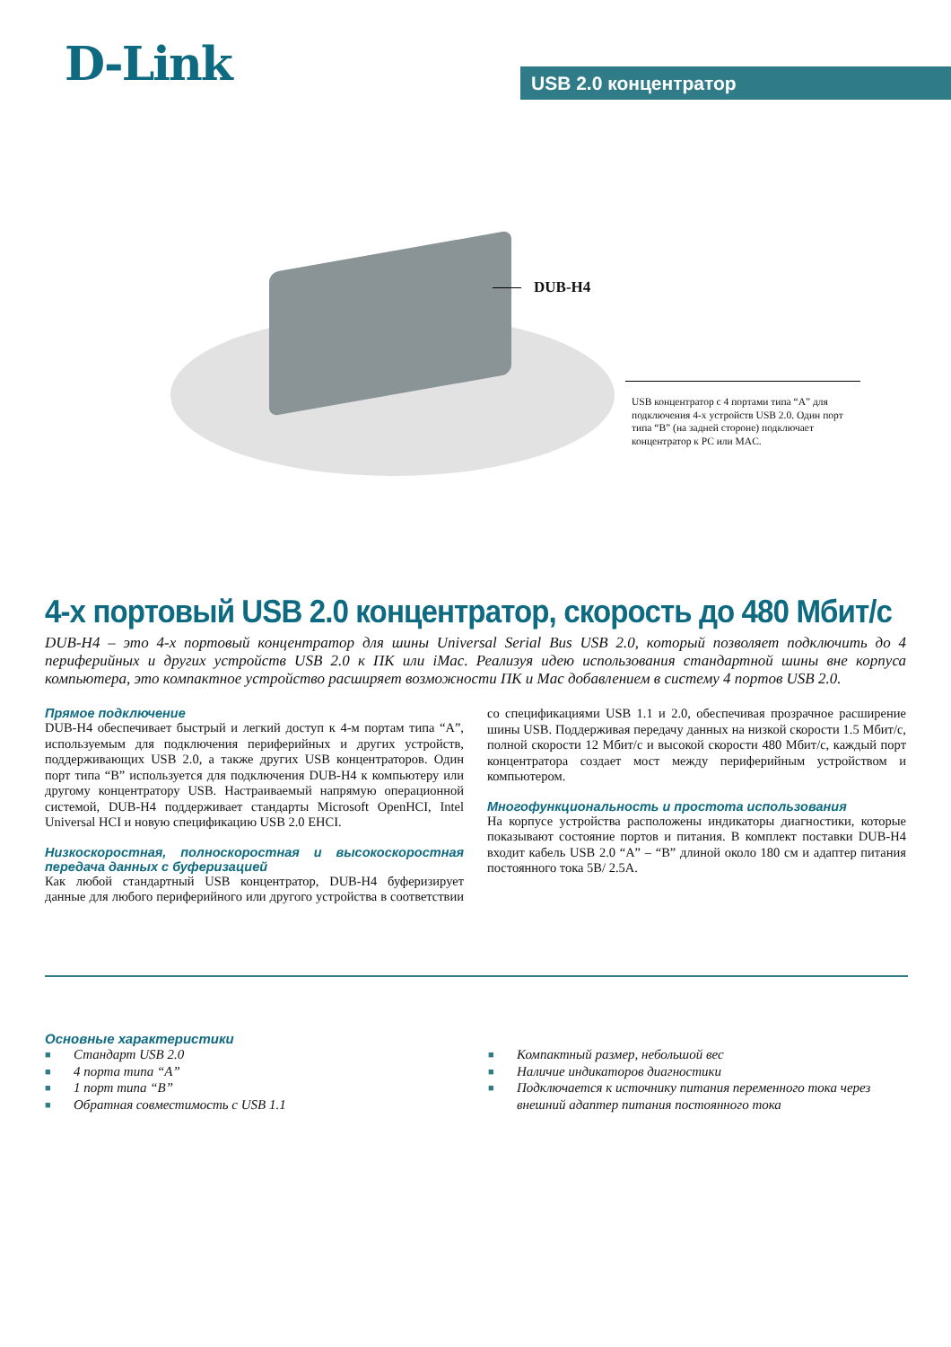D-Link USB 2.0 концентратор
DUB-H4
USB концентратор с 4 портами типа “A” для подключения 4-х устройств USB 2.0. Один порт типа “B” (на задней стороне) подключает концентратор к PC или MAC.
4-х портовый USB 2.0 концентратор, скорость до 480 Мбит/с
DUB-H4 – это 4-х портовый концентратор для шины Universal Serial Bus USB 2.0, который позволяет подключить до 4 периферийных и других устройств USB 2.0 к ПК или iMac. Реализуя идею использования стандартной шины вне корпуса компьютера, это компактное устройство расширяет возможности ПК и Mac добавлением в систему 4 портов USB 2.0.
Прямое подключение
DUB-H4 обеспечивает быстрый и легкий доступ к 4-м портам типа “A”, используемым для подключения периферийных и других устройств, поддерживающих USB 2.0, а также других USB концентраторов. Один порт типа “B” используется для подключения DUB-H4 к компьютеру или другому концентратору USB. Настраиваемый напрямую операционной системой, DUB-H4 поддерживает стандарты Microsoft OpenHCI, Intel Universal HCI и новую спецификацию USB 2.0 EHCI.
Низкоскоростная, полноскоростная и высокоскоростная передача данных с буферизацией
Как любой стандартный USB концентратор, DUB-H4 буферизирует данные для любого периферийного или другого устройства в соответствии со спецификациями USB 1.1 и 2.0, обеспечивая прозрачное расширение шины USB. Поддерживая передачу данных на низкой скорости 1.5 Мбит/с, полной скорости 12 Мбит/с и высокой скорости 480 Мбит/с, каждый порт концентратора создает мост между периферийным устройством и компьютером.
Многофункциональность и простота использования
На корпусе устройства расположены индикаторы диагностики, которые показывают состояние портов и питания. В комплект поставки DUB-H4 входит кабель USB 2.0 “A” – “B” длиной около 180 см и адаптер питания постоянного тока 5В/ 2.5А.
Основные характеристики
■ Стандарт USB 2.0
■ 4 порта типа “A”
■ 1 порт типа “B”
■ Обратная совместимость с USB 1.1
■ Компактный размер, небольшой вес
■ Наличие индикаторов диагностики
■ Подключается к источнику питания переменного тока через внешний адаптер питания постоянного тока